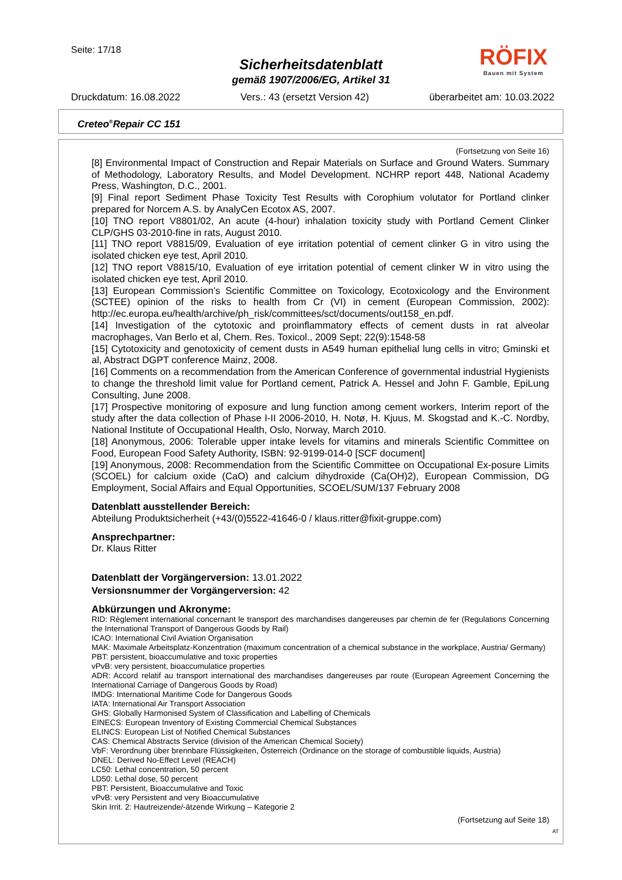Seite: 17/18
Sicherheitsdatenblatt
gemäß 1907/2006/EG, Artikel 31
RÖFIX
Bauen mit System
Druckdatum: 16.08.2022 Vers.: 43 (ersetzt Version 42) überarbeitet am: 10.03.2022
Creteo<sup>®</sup>Repair CC 151
(Fortsetzung von Seite 16)
[8] Environmental Impact of Construction and Repair Materials on Surface and Ground Waters. Summary of Methodology, Laboratory Results, and Model Development. NCHRP report 448, National Academy Press, Washington, D.C., 2001.
[9] Final report Sediment Phase Toxicity Test Results with Corophium volutator for Portland clinker prepared for Norcem A.S. by AnalyCen Ecotox AS, 2007.
[10] TNO report V8801/02, An acute (4-hour) inhalation toxicity study with Portland Cement Clinker CLP/GHS 03-2010-fine in rats, August 2010.
[11] TNO report V8815/09, Evaluation of eye irritation potential of cement clinker G in vitro using the isolated chicken eye test, April 2010.
[12] TNO report V8815/10, Evaluation of eye irritation potential of cement clinker W in vitro using the isolated chicken eye test, April 2010.
[13] European Commission’s Scientific Committee on Toxicology, Ecotoxicology and the Environment (SCTEE) opinion of the risks to health from Cr (VI) in cement (European Commission, 2002): http://ec.europa.eu/health/archive/ph_risk/committees/sct/documents/out158_en.pdf.
[14] Investigation of the cytotoxic and proinflammatory effects of cement dusts in rat alveolar macrophages, Van Berlo et al, Chem. Res. Toxicol., 2009 Sept; 22(9):1548-58
[15] Cytotoxicity and genotoxicity of cement dusts in A549 human epithelial lung cells in vitro; Gminski et al, Abstract DGPT conference Mainz, 2008.
[16] Comments on a recommendation from the American Conference of governmental industrial Hygienists to change the threshold limit value for Portland cement, Patrick A. Hessel and John F. Gamble, EpiLung Consulting, June 2008.
[17] Prospective monitoring of exposure and lung function among cement workers, Interim report of the study after the data collection of Phase I-II 2006-2010, H. Notø, H. Kjuus, M. Skogstad and K.-C. Nordby, National Institute of Occupational Health, Oslo, Norway, March 2010.
[18] Anonymous, 2006: Tolerable upper intake levels for vitamins and minerals Scientific Committee on Food, European Food Safety Authority, ISBN: 92-9199-014-0 [SCF document]
[19] Anonymous, 2008: Recommendation from the Scientific Committee on Occupational Ex-posure Limits (SCOEL) for calcium oxide (CaO) and calcium dihydroxide (Ca(OH)2), European Commission, DG Employment, Social Affairs and Equal Opportunities, SCOEL/SUM/137 February 2008
Datenblatt ausstellender Bereich:
Abteilung Produktsicherheit (+43/(0)5522-41646-0 / klaus.ritter@fixit-gruppe.com)
Ansprechpartner:
Dr. Klaus Ritter
Datenblatt der Vorgängerversion: 13.01.2022
Versionsnummer der Vorgängerversion: 42
Abkürzungen und Akronyme:
RID: Règlement international concernant le transport des marchandises dangereuses par chemin de fer (Regulations Concerning the International Transport of Dangerous Goods by Rail)
ICAO: International Civil Aviation Organisation
MAK: Maximale Arbeitsplatz-Konzentration (maximum concentration of a chemical substance in the workplace, Austria/ Germany)
PBT: persistent, bioaccumulative and toxic properties
vPvB: very persistent, bioaccumulatice properties
ADR: Accord relatif au transport international des marchandises dangereuses par route (European Agreement Concerning the International Carriage of Dangerous Goods by Road)
IMDG: International Maritime Code for Dangerous Goods
IATA: International Air Transport Association
GHS: Globally Harmonised System of Classification and Labelling of Chemicals
EINECS: European Inventory of Existing Commercial Chemical Substances
ELINCS: European List of Notified Chemical Substances
CAS: Chemical Abstracts Service (division of the American Chemical Society)
VbF: Verordnung über brennbare Flüssigkeiten, Österreich (Ordinance on the storage of combustible liquids, Austria)
DNEL: Derived No-Effect Level (REACH)
LC50: Lethal concentration, 50 percent
LD50: Lethal dose, 50 percent
PBT: Persistent, Bioaccumulative and Toxic
vPvB: very Persistent and very Bioaccumulative
Skin Irrit. 2: Hautreizende/-ätzende Wirkung – Kategorie 2
(Fortsetzung auf Seite 18)
AT